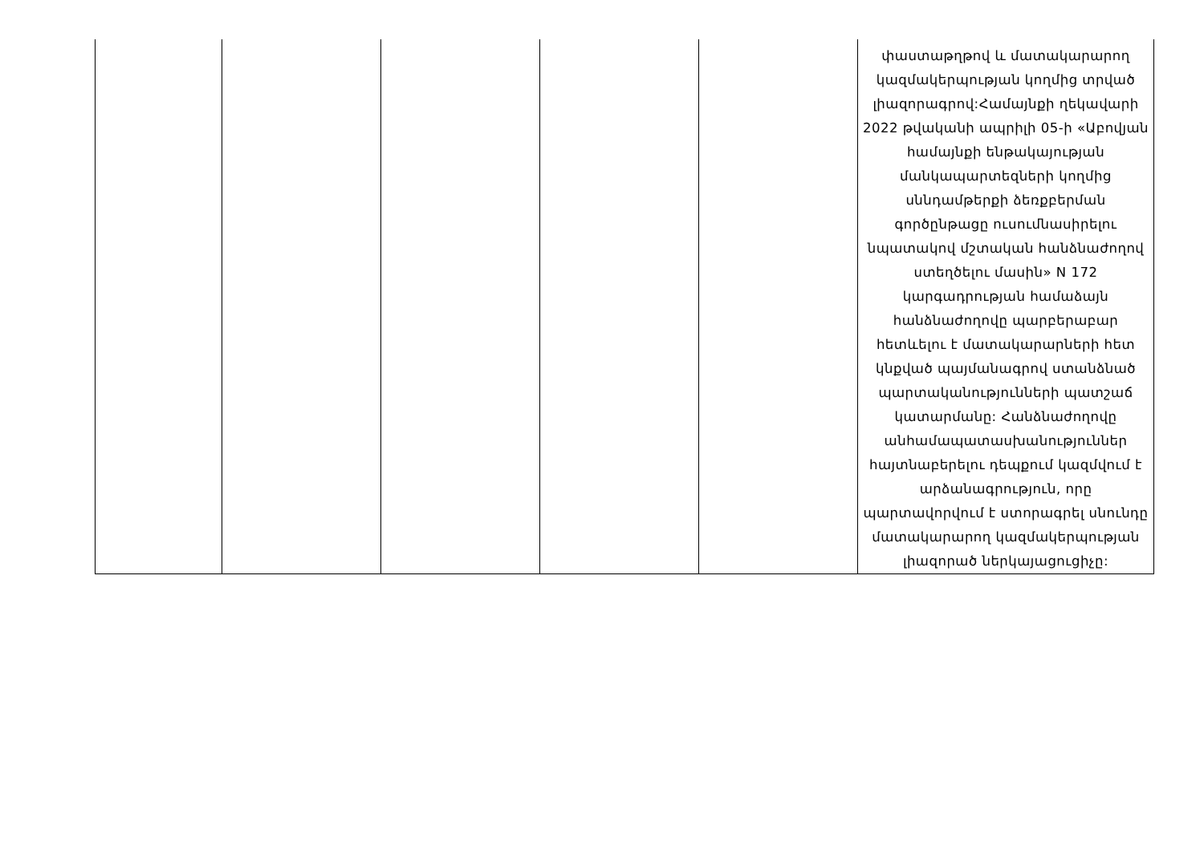| | | | | | փաստաթղթով և մատակարարող կազմակերպության կողմից տրված լիազորագրով:Համայնքի ղեկավարի 2022 թվականի ապրիլի 05-ի «Աբովյան համայնքի ենթակայության մանկապարտեզների կողմից սննդամթերքի ձեռքբերման գործընթացը ուսումնասիրելու նպատակով մշտական հանձնաժողով ստեղծելու մասին» N 172 կարգադրության համաձայն հանձնաժողովը պարբերաբար հետևելու է մատակարարների հետ կնքված պայմանագրով ստանձնած պարտականությունների պատշաճ կատարմանը: Հանձնաժողովը անհամապատասխանություններ հայտնաբերելու դեպքում կազմվում է արձանագրություն, որը պարտավորվում է ստորագրել սնունդը մատակարարող կազմակերպության լիազորած ներկայացուցիչը: |